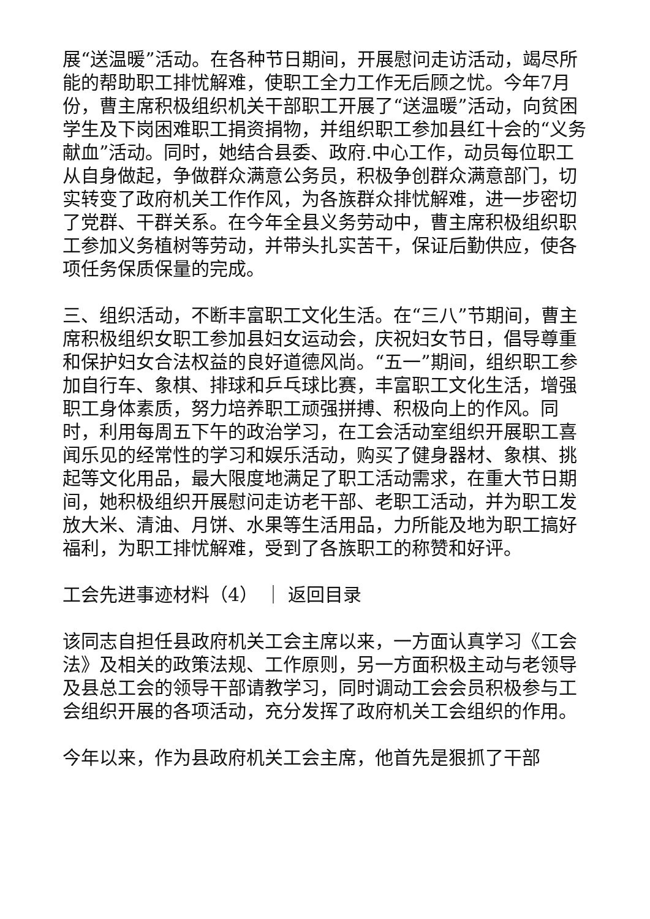展“送温暖”活动。在各种节日期间，开展慰问走访活动，竭尽所能的帮助职工排忧解难，使职工全力工作无后顾之忧。今年7月份，曹主席积极组织机关干部职工开展了“送温暖”活动，向贫困学生及下岗困难职工捐资捐物，并组织职工参加县红十会的“义务献血”活动。同时，她结合县委、政府.中心工作，动员每位职工从自身做起，争做群众满意公务员，积极争创群众满意部门，切实转变了政府机关工作作风，为各族群众排忧解难，进一步密切了党群、干群关系。在今年全县义务劳动中，曹主席积极组织职工参加义务植树等劳动，并带头扎实苦干，保证后勤供应，使各项任务保质保量的完成。
三、组织活动，不断丰富职工文化生活。在“三八”节期间，曹主席积极组织女职工参加县妇女运动会，庆祝妇女节日，倡导尊重和保护妇女合法权益的良好道德风尚。“五一”期间，组织职工参加自行车、象棋、排球和乒乓球比赛，丰富职工文化生活，增强职工身体素质，努力培养职工顽强拼搏、积极向上的作风。同时，利用每周五下午的政治学习，在工会活动室组织开展职工喜闻乐见的经常性的学习和娱乐活动，购买了健身器材、象棋、挑起等文化用品，最大限度地满足了职工活动需求，在重大节日期间，她积极组织开展慰问走访老干部、老职工活动，并为职工发放大米、清油、月饼、水果等生活用品，力所能及地为职工搞好福利，为职工排忧解难，受到了各族职工的称赞和好评。
工会先进事迹材料（4） ｜ 返回目录
该同志自担任县政府机关工会主席以来，一方面认真学习《工会法》及相关的政策法规、工作原则，另一方面积极主动与老领导及县总工会的领导干部请教学习，同时调动工会会员积极参与工会组织开展的各项活动，充分发挥了政府机关工会组织的作用。
今年以来，作为县政府机关工会主席，他首先是狠抓了干部